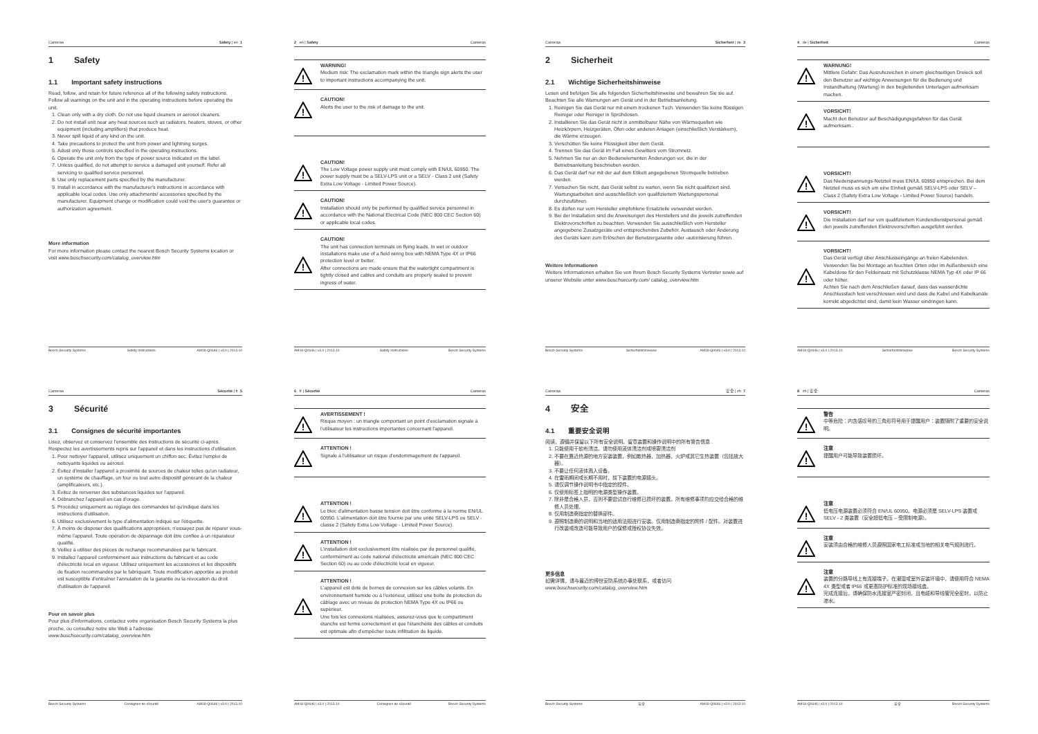Cameras Safety | en 1
1 Safety
1.1 Important safety instructions
Read, follow, and retain for future reference all of the following safety instructions. Follow all warnings on the unit and in the operating instructions before operating the unit.
1. Clean only with a dry cloth. Do not use liquid cleaners or aerosol cleaners.
2. Do not install unit near any heat sources such as radiators, heaters, stoves, or other equipment (including amplifiers) that produce heat.
3. Never spill liquid of any kind on the unit.
4. Take precautions to protect the unit from power and lightning surges.
5. Adust only those controls specified in the operating instructions.
6. Operate the unit only from the type of power source indicated on the label.
7. Unless qualified, do not attempt to service a damaged unit yourself. Refer all servicing to qualified service personnel.
8. Use only replacement parts specified by the manufacturer.
9. Install in accordance with the manufacturer's instructions in accordance with applicable local codes. Use only attachments/ accessories specified by the manufacturer. Equipment change or modification could void the user's guarantee or authorization agreement.
More information
For more information please contact the nearest Bosch Security Systems location or visit www.boschsecurity.com/catalog_overview.htm
Bosch Security Systems Safety Instructions AM18-Q0646 | v3.0 | 2013.10
2 en | Safety Cameras
!
WARNING!
Medium risk: The exclamation mark within the triangle sign alerts the user to important instructions accompanying the unit.
!
CAUTION!
Alerts the user to the risk of damage to the unit.
!
CAUTION!
The Low Voltage power supply unit must comply with EN/UL 60950. The power supply must be a SELV-LPS unit or a SELV - Class 2 unit (Safety Extra Low Voltage - Limited Power Source).
!
CAUTION!
Installation should only be performed by qualified service personnel in accordance with the National Electrical Code (NEC 800 CEC Section 60) or applicable local codes.
!
CAUTION!
The unit has connection terminals on flying leads. In wet or outdoor installations make use of a field wiring box with NEMA Type 4X or IP66 protection level or better.
After connections are made ensure that the watertight compartment is tightly closed and cables and conduits are properly sealed to prevent ingress of water.
AM18-Q0646 | v3.0 | 2013.10 Safety Instructions Bosch Security Systems
Cameras Sicherheit | de 3
2 Sicherheit
2.1 Wichtige Sicherheitshinweise
Lesen und befolgen Sie alle folgenden Sicherheitshinweise und bewahren Sie sie auf. Beachten Sie alle Warnungen am Gerät und in der Betriebsanleitung.
1. Reinigen Sie das Gerät nur mit einem trockenen Tuch. Verwenden Sie keine flüssigen Reiniger oder Reiniger in Sprühdosen.
2. Installieren Sie das Gerät nicht in unmittelbarer Nähe von Wärmequellen wie Heizkörpern, Heizgeräten, Öfen oder anderen Anlagen (einschließlich Verstärkern), die Wärme erzeugen.
3. Verschütten Sie keine Flüssigkeit über dem Gerät.
4. Trennen Sie das Gerät im Fall eines Gewitters vom Stromnetz.
5. Nehmen Sie nur an den Bedienelementen Änderungen vor, die in der Betriebsanleitung beschrieben werden.
6. Das Gerät darf nur mit der auf dem Etikett angegebenen Stromquelle betrieben werden.
7. Versuchen Sie nicht, das Gerät selbst zu warten, wenn Sie nicht qualifiziert sind. Wartungsarbeiten sind ausschließlich von qualifiziertem Wartungspersonal durchzuführen.
8. Es dürfen nur vom Hersteller empfohlene Ersatzteile verwendet werden.
9. Bei der Installation sind die Anweisungen des Herstellers und die jeweils zutreffenden Elektrovorschriften zu beachten. Verwenden Sie ausschließlich vom Hersteller angegebene Zusatzgeräte und entsprechendes Zubehör. Austausch oder Änderung des Geräts kann zum Erlöschen der Benutzergarantie oder -autorisierung führen.
Weitere Informationen
Weitere Informationen erhalten Sie von Ihrem Bosch Security Systems Vertreter sowie auf unserer Website unter www.boschsecurity.com/ catalog_overview.htm
Bosch Security Systems Sicherheitshinweise AM18-Q0646 | v3.0 | 2013.10
4 de | Sicherheit Cameras
!
WARNUNG!
Mittlere Gefahr: Das Ausrufezeichen in einem gleichseitigen Dreieck soll den Benutzer auf wichtige Anweisungen für die Bedienung und Instandhaltung (Wartung) in den begleitenden Unterlagen aufmerksam machen.
!
VORSICHT!
Macht den Benutzer auf Beschädigungsgefahren für das Gerät aufmerksam..
!
VORSICHT!
Das Niederspannungs-Netzteil muss EN/UL 60950 entsprechen. Bei dem Netzteil muss es sich um eine Einheit gemäß SELV-LPS oder SELV – Class 2 (Safety Extra Low Voltage - Limited Power Source) handeln.
!
VORSICHT!
Die Installation darf nur von qualifiziertem Kundendienstpersonal gemäß den jeweils zutreffenden Elektrovorschriften ausgeführt werden.
!
VORSICHT!
Das Gerät verfügt über Anschlusseingänge an freien Kabelenden. Verwenden Sie bei Montage an feuchten Orten oder im Außenbereich eine Kabeldose für den Feldeinsatz mit Schutzklasse NEMA Typ 4X oder IP 66 oder höher.
Achten Sie nach dem Anschließen darauf, dass das wasserdichte Anschlussfach fest verschlossen wird und dass die Kabel und Kabelkanäle korrekt abgedichtet sind, damit kein Wasser eindringen kann.
AM18-Q0646 | v3.0 | 2013.10 Sicherheitshinweise Bosch Security Systems
Cameras Sécurité | fr 5
3 Sécurité
3.1 Consignes de sécurité importantes
Lisez, observez et conservez l'ensemble des instructions de sécurité ci-après. Respectez les avertissements repris sur l'appareil et dans les instructions d'utilisation.
1. Pour nettoyer l'appareil, utilisez uniquement un chiffon sec. Évitez l'emploi de nettoyants liquides ou aérosol.
2. Évitez d'installer l'appareil à proximité de sources de chaleur telles qu'un radiateur, un système de chauffage, un four ou tout autre dispositif générant de la chaleur (amplificateurs, etc.).
3. Évitez de renverser des substances liquides sur l'appareil.
4. Débranchez l'appareil en cas d'orage.
5. Procédez uniquement au réglage des commandes tel qu'indiqué dans les instructions d'utilisation.
6. Utilisez exclusivement le type d'alimentation indiqué sur l'étiquette.
7. À moins de disposer des qualifications appropriées, n'essayez pas de réparer vous-même l'appareil. Toute opération de dépannage doit être confiée à un réparateur qualifié.
8. Veillez à utiliser des pièces de rechange recommandées par le fabricant.
9. Installez l'appareil conformément aux instructions du fabricant et au code d'électricité local en vigueur. Utilisez uniquement les accessoires et les dispositifs de fixation recommandés par le fabriquant. Toute modification apportée au produit est susceptible d'entraîner l'annulation de la garantie ou la révocation du droit d'utilisation de l'appareil.
Pour en savoir plus
Pour plus d'informations, contactez votre organisation Bosch Security Systems la plus proche, ou consultez notre site Web à l'adresse www.boschsecurity.com/catalog_overview.htm
Bosch Security Systems Consignes de sécurité AM18-Q0646 | v3.0 | 2013.10
6 fr | Sécurité Cameras
!
AVERTISSEMENT !
Risque moyen : un triangle comportant un point d'exclamation signale à l'utilisateur les instructions importantes concernant l'appareil.
!
ATTENTION !
Signale à l'utilisateur un risque d'endommagement de l'appareil.
!
ATTENTION !
Le bloc d'alimentation basse tension doit être conforme à la norme EN/UL 60950. L'alimentation doit être fournie par une unité SELV-LPS ou SELV - classe 2 (Safety Extra Low Voltage - Limited Power Source).
!
ATTENTION !
L'installation doit exclusivement être réalisée par du personnel qualifié, conformément au code national d'électricité américain (NEC 800 CEC Section 60) ou au code d'électricité local en vigueur.
!
ATTENTION !
L'appareil est doté de bornes de connexion sur les câbles volants. En environnement humide ou à l'extérieur, utilisez une boîte de protection du câblage avec un niveau de protection NEMA Type 4X ou IP66 ou supérieur.
Une fois les connexions réalisées, assurez-vous que le compartiment étanche est fermé correctement et que l'étanchéité des câbles et conduits est optimale afin d'empêcher toute infiltration de liquide.
AM18-Q0646 | v3.0 | 2013.10 Consignes de sécurité Bosch Security Systems
Cameras 安全 | zh 7
4 安全
4.1 重要安全说明
阅读，遵循并保留以下所有安全说明。留意装置和操作说明中的所有警告信息 .
1. 只能使用干软布清洁。请勿使用液体清洁剂或喷雾清洁剂
2. 不要在靠近热源的地方安装装置，例如散热器，加热器，火炉或其它生热装置（包括放大器）。
3. 不要让任何液体溅入设备。
4. 在雷雨期间或长期不用时，拔下装置的电源插头。
5. 请仅调节操作说明书中指定的控件。
6. 仅使用标签上指明的电源类型操作装置。
7. 除非是合格人员，否则不要尝试自行维修已损坏的装置。所有维修事项均应交给合格的维修人员处理。
8. 仅用制造商指定的替换部件。
9. 遵照制造商的说明和当地的适用法规进行安装。仅用制造商指定的附件 / 配件。对装置进行改装或改造可能导致用户的保修或授权协议失效。
更多信息
如需详情，请与最近的博世安防系统办事处联系，或者访问 www.boschsecurity.com/catalog_overview.htm
Bosch Security Systems 安全 AM18-Q0646 | v3.0 | 2013.10
8 zh | 安全 Cameras
!
警告
中等危险：内含感叹号的三角形符号用于提醒用户：装置随附了重要的安全说明。
!
注意
提醒用户可能导致装置损坏。
!
注意
低电压电源装置必须符合 EN/UL 60950。电源必须是 SELV-LPS 装置或 SELV - 2 类装置（安全超低电压 – 受限制电源）。
!
注意
安装须由合格的维修人员遵照国家电工标准或当地的相关电气规则进行。
!
注意
装置的分路导线上有连接端子。在潮湿或室外安装环境中，请使用符合 NEMA 4X 类型或者 IP66 或更高防护标准的现场接线盒。
完成连接后，请确保防水连接室严密封闭，且电缆和导线管完全密封，以防止渗水。
AM18-Q0646 | v3.0 | 2013.10 安全 Bosch Security Systems